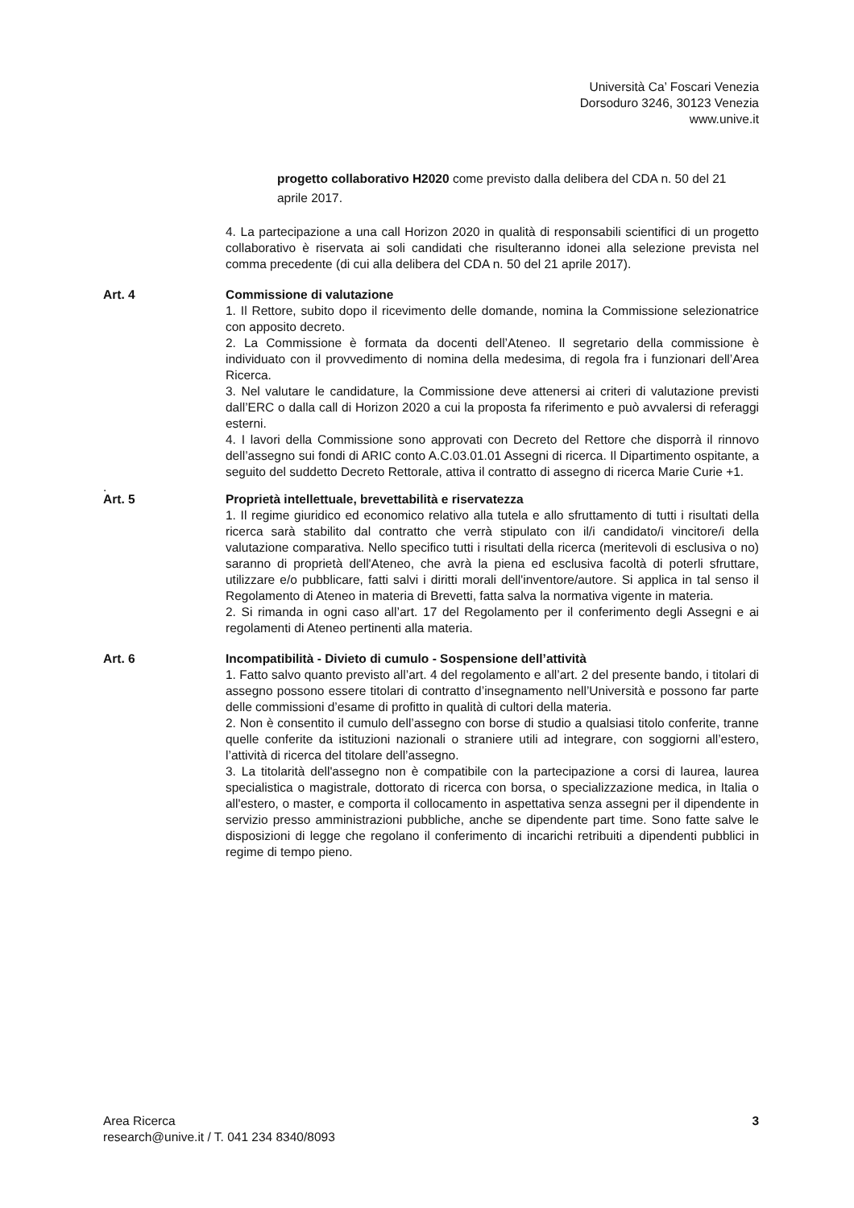Università Ca’ Foscari Venezia
Dorsoduro 3246, 30123 Venezia
www.unive.it
progetto collaborativo H2020 come previsto dalla delibera del CDA n. 50 del 21 aprile 2017.
4. La partecipazione a una call Horizon 2020 in qualità di responsabili scientifici di un progetto collaborativo è riservata ai soli candidati che risulteranno idonei alla selezione prevista nel comma precedente (di cui alla delibera del CDA n. 50 del 21 aprile 2017).
Art. 4 Commissione di valutazione
1. Il Rettore, subito dopo il ricevimento delle domande, nomina la Commissione selezionatrice con apposito decreto.
2. La Commissione è formata da docenti dell’Ateneo. Il segretario della commissione è individuato con il provvedimento di nomina della medesima, di regola fra i funzionari dell’Area Ricerca.
3. Nel valutare le candidature, la Commissione deve attenersi ai criteri di valutazione previsti dall’ERC o dalla call di Horizon 2020 a cui la proposta fa riferimento e può avvalersi di referaggi esterni.
4. I lavori della Commissione sono approvati con Decreto del Rettore che disporrà il rinnovo dell’assegno sui fondi di ARIC conto A.C.03.01.01 Assegni di ricerca. Il Dipartimento ospitante, a seguito del suddetto Decreto Rettorale, attiva il contratto di assegno di ricerca Marie Curie +1.
.
Art. 5 Proprietà intellettuale, brevettabilità e riservatezza
1. Il regime giuridico ed economico relativo alla tutela e allo sfruttamento di tutti i risultati della ricerca sarà stabilito dal contratto che verrà stipulato con il/i candidato/i vincitore/i della valutazione comparativa. Nello specifico tutti i risultati della ricerca (meritevoli di esclusiva o no) saranno di proprietà dell'Ateneo, che avrà la piena ed esclusiva facoltà di poterli sfruttare, utilizzare e/o pubblicare, fatti salvi i diritti morali dell'inventore/autore. Si applica in tal senso il Regolamento di Ateneo in materia di Brevetti, fatta salva la normativa vigente in materia.
2. Si rimanda in ogni caso all’art. 17 del Regolamento per il conferimento degli Assegni e ai regolamenti di Ateneo pertinenti alla materia.
Art. 6 Incompatibilità - Divieto di cumulo - Sospensione dell’attività
1. Fatto salvo quanto previsto all’art. 4 del regolamento e all’art. 2 del presente bando, i titolari di assegno possono essere titolari di contratto d’insegnamento nell’Università e possono far parte delle commissioni d’esame di profitto in qualità di cultori della materia.
2. Non è consentito il cumulo dell’assegno con borse di studio a qualsiasi titolo conferite, tranne quelle conferite da istituzioni nazionali o straniere utili ad integrare, con soggiorni all’estero, l’attività di ricerca del titolare dell’assegno.
3. La titolarità dell'assegno non è compatibile con la partecipazione a corsi di laurea, laurea specialistica o magistrale, dottorato di ricerca con borsa, o specializzazione medica, in Italia o all'estero, o master, e comporta il collocamento in aspettativa senza assegni per il dipendente in servizio presso amministrazioni pubbliche, anche se dipendente part time. Sono fatte salve le disposizioni di legge che regolano il conferimento di incarichi retribuiti a dipendenti pubblici in regime di tempo pieno.
Area Ricerca
research@unive.it / T. 041 234 8340/8093
3